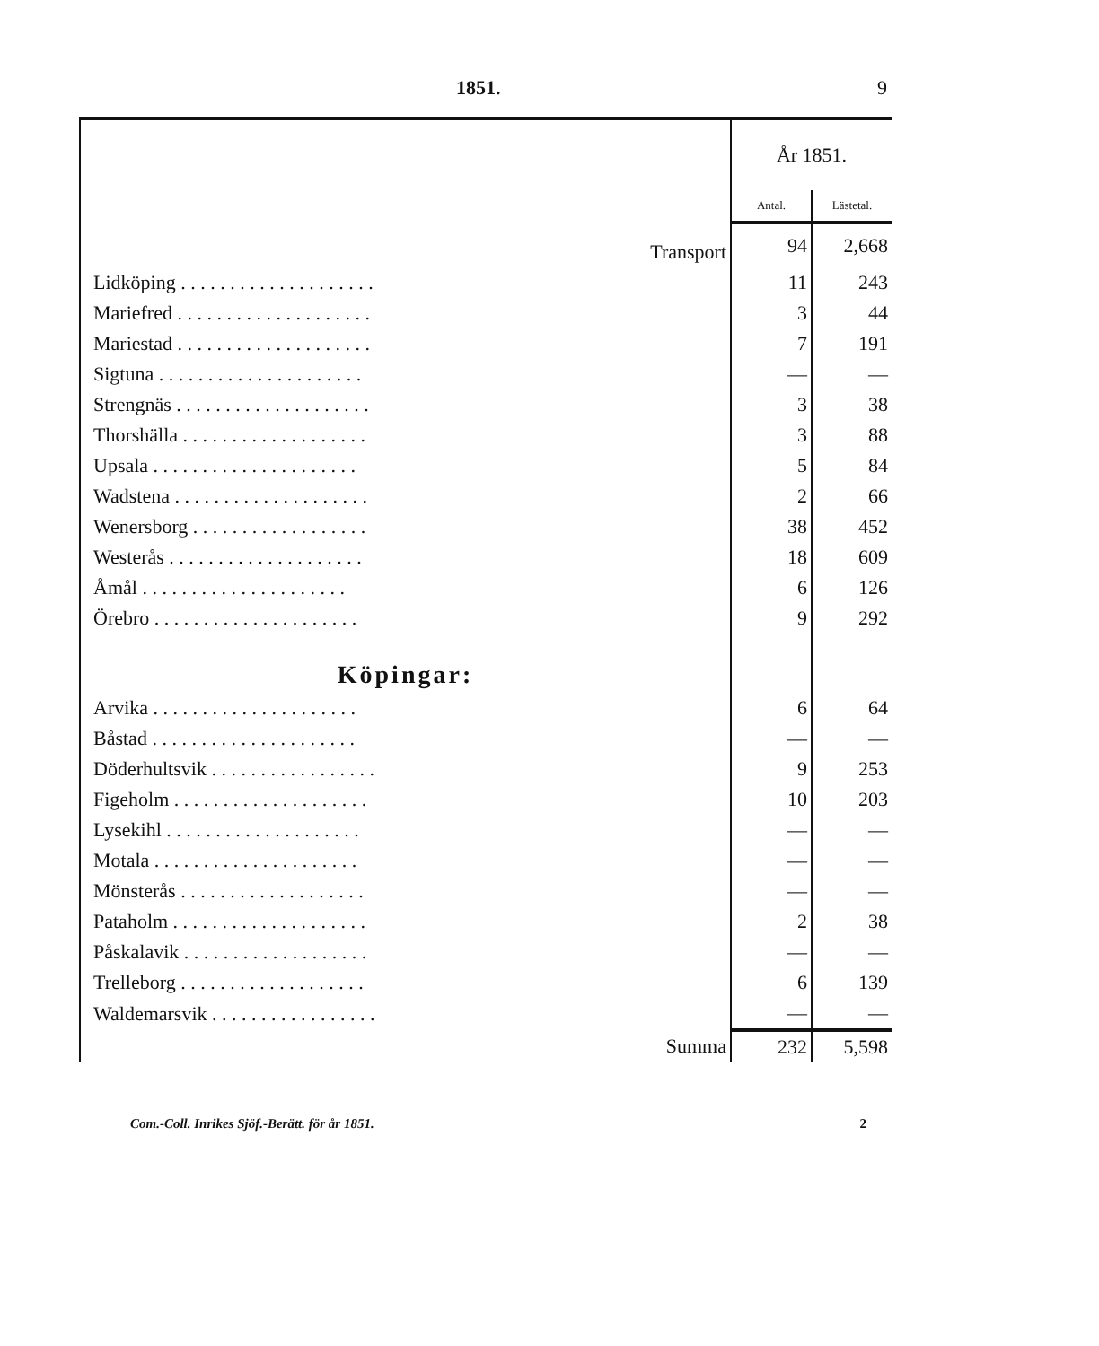1851. 9
| | År 1851. | |
| --- | --- | --- |
| | Antal. | Lästetal. |
| Transport | 94 | 2,668 |
| Lidköping . . . . . . . . . . . . . . . . . . . . | 11 | 243 |
| Mariefred . . . . . . . . . . . . . . . . . . . . | 3 | 44 |
| Mariestad . . . . . . . . . . . . . . . . . . . . | 7 | 191 |
| Sigtuna . . . . . . . . . . . . . . . . . . . . . | — | — |
| Strengnäs . . . . . . . . . . . . . . . . . . . . | 3 | 38 |
| Thorshälla . . . . . . . . . . . . . . . . . . . | 3 | 88 |
| Upsala . . . . . . . . . . . . . . . . . . . . . | 5 | 84 |
| Wadstena . . . . . . . . . . . . . . . . . . . . | 2 | 66 |
| Wenersborg . . . . . . . . . . . . . . . . . . | 38 | 452 |
| Westerås . . . . . . . . . . . . . . . . . . . . | 18 | 609 |
| Åmål . . . . . . . . . . . . . . . . . . . . . | 6 | 126 |
| Örebro . . . . . . . . . . . . . . . . . . . . . | 9 | 292 |
| Köpingar: | | |
| Arvika . . . . . . . . . . . . . . . . . . . . . | 6 | 64 |
| Båstad . . . . . . . . . . . . . . . . . . . . . | — | — |
| Döderhultsvik . . . . . . . . . . . . . . . . . | 9 | 253 |
| Figeholm . . . . . . . . . . . . . . . . . . . . | 10 | 203 |
| Lysekihl . . . . . . . . . . . . . . . . . . . . | — | — |
| Motala . . . . . . . . . . . . . . . . . . . . . | — | — |
| Mönsterås . . . . . . . . . . . . . . . . . . . | — | — |
| Pataholm . . . . . . . . . . . . . . . . . . . . | 2 | 38 |
| Påskalavik . . . . . . . . . . . . . . . . . . . | — | — |
| Trelleborg . . . . . . . . . . . . . . . . . . . | 6 | 139 |
| Waldemarsvik . . . . . . . . . . . . . . . . . | — | — |
| Summa | 232 | 5,598 |
Com.-Coll. Inrikes Sjöf.-Berätt. för år 1851. 2